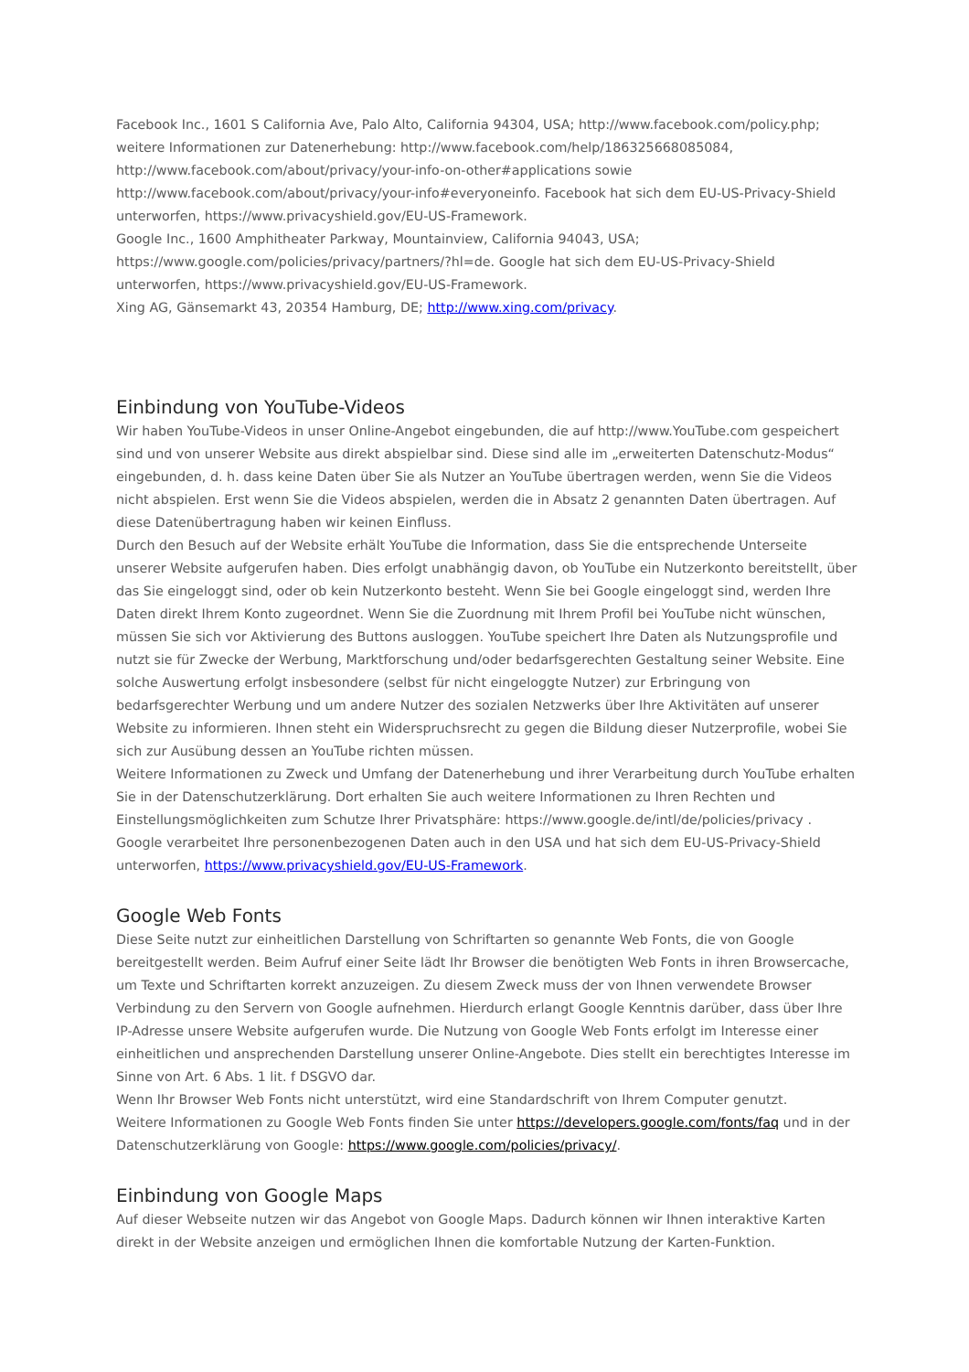Facebook Inc., 1601 S California Ave, Palo Alto, California 94304, USA; http://www.facebook.com/policy.php; weitere Informationen zur Datenerhebung: http://www.facebook.com/help/186325668085084, http://www.facebook.com/about/privacy/your-info-on-other#applications sowie http://www.facebook.com/about/privacy/your-info#everyoneinfo. Facebook hat sich dem EU-US-Privacy-Shield unterworfen, https://www.privacyshield.gov/EU-US-Framework.
Google Inc., 1600 Amphitheater Parkway, Mountainview, California 94043, USA; https://www.google.com/policies/privacy/partners/?hl=de. Google hat sich dem EU-US-Privacy-Shield unterworfen, https://www.privacyshield.gov/EU-US-Framework.
Xing AG, Gänsemarkt 43, 20354 Hamburg, DE; http://www.xing.com/privacy.
Einbindung von YouTube-Videos
Wir haben YouTube-Videos in unser Online-Angebot eingebunden, die auf http://www.YouTube.com gespeichert sind und von unserer Website aus direkt abspielbar sind. Diese sind alle im „erweiterten Datenschutz-Modus“ eingebunden, d. h. dass keine Daten über Sie als Nutzer an YouTube übertragen werden, wenn Sie die Videos nicht abspielen. Erst wenn Sie die Videos abspielen, werden die in Absatz 2 genannten Daten übertragen. Auf diese Datenübertragung haben wir keinen Einfluss.
Durch den Besuch auf der Website erhält YouTube die Information, dass Sie die entsprechende Unterseite unserer Website aufgerufen haben. Dies erfolgt unabhängig davon, ob YouTube ein Nutzerkonto bereitstellt, über das Sie eingeloggt sind, oder ob kein Nutzerkonto besteht. Wenn Sie bei Google eingeloggt sind, werden Ihre Daten direkt Ihrem Konto zugeordnet. Wenn Sie die Zuordnung mit Ihrem Profil bei YouTube nicht wünschen, müssen Sie sich vor Aktivierung des Buttons ausloggen. YouTube speichert Ihre Daten als Nutzungsprofile und nutzt sie für Zwecke der Werbung, Marktforschung und/oder bedarfsgerechten Gestaltung seiner Website. Eine solche Auswertung erfolgt insbesondere (selbst für nicht eingeloggte Nutzer) zur Erbringung von bedarfsgerechter Werbung und um andere Nutzer des sozialen Netzwerks über Ihre Aktivitäten auf unserer Website zu informieren. Ihnen steht ein Widerspruchsrecht zu gegen die Bildung dieser Nutzerprofile, wobei Sie sich zur Ausübung dessen an YouTube richten müssen.
Weitere Informationen zu Zweck und Umfang der Datenerhebung und ihrer Verarbeitung durch YouTube erhalten Sie in der Datenschutzerklärung. Dort erhalten Sie auch weitere Informationen zu Ihren Rechten und Einstellungsmöglichkeiten zum Schutze Ihrer Privatsphäre: https://www.google.de/intl/de/policies/privacy . Google verarbeitet Ihre personenbezogenen Daten auch in den USA und hat sich dem EU-US-Privacy-Shield unterworfen, https://www.privacyshield.gov/EU-US-Framework.
Google Web Fonts
Diese Seite nutzt zur einheitlichen Darstellung von Schriftarten so genannte Web Fonts, die von Google bereitgestellt werden. Beim Aufruf einer Seite lädt Ihr Browser die benötigten Web Fonts in ihren Browsercache, um Texte und Schriftarten korrekt anzuzeigen. Zu diesem Zweck muss der von Ihnen verwendete Browser Verbindung zu den Servern von Google aufnehmen. Hierdurch erlangt Google Kenntnis darüber, dass über Ihre IP-Adresse unsere Website aufgerufen wurde. Die Nutzung von Google Web Fonts erfolgt im Interesse einer einheitlichen und ansprechenden Darstellung unserer Online-Angebote. Dies stellt ein berechtigtes Interesse im Sinne von Art. 6 Abs. 1 lit. f DSGVO dar.
Wenn Ihr Browser Web Fonts nicht unterstützt, wird eine Standardschrift von Ihrem Computer genutzt.
Weitere Informationen zu Google Web Fonts finden Sie unter https://developers.google.com/fonts/faq und in der Datenschutzerklärung von Google: https://www.google.com/policies/privacy/.
Einbindung von Google Maps
Auf dieser Webseite nutzen wir das Angebot von Google Maps. Dadurch können wir Ihnen interaktive Karten direkt in der Website anzeigen und ermöglichen Ihnen die komfortable Nutzung der Karten-Funktion.